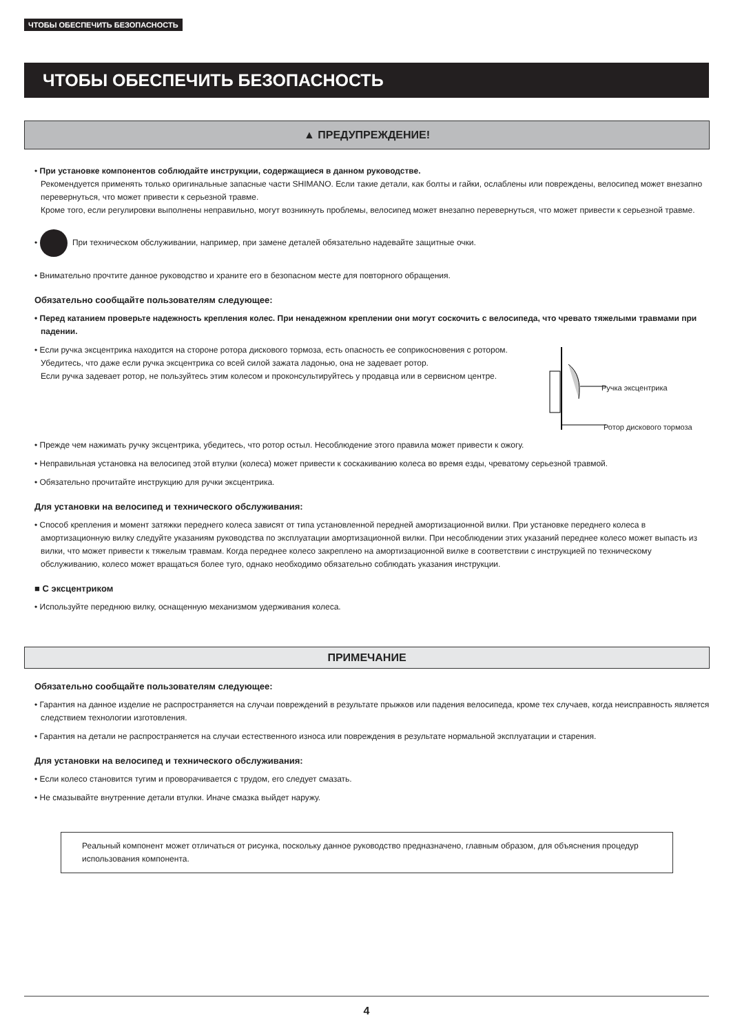ЧТОБЫ ОБЕСПЕЧИТЬ БЕЗОПАСНОСТЬ
ЧТОБЫ ОБЕСПЕЧИТЬ БЕЗОПАСНОСТЬ
▲ ПРЕДУПРЕЖДЕНИЕ!
• При установке компонентов соблюдайте инструкции, содержащиеся в данном руководстве.
Рекомендуется применять только оригинальные запасные части SHIMANO. Если такие детали, как болты и гайки, ослаблены или повреждены, велосипед может внезапно перевернуться, что может привести к серьезной травме.
Кроме того, если регулировки выполнены неправильно, могут возникнуть проблемы, велосипед может внезапно перевернуться, что может привести к серьезной травме.
• При техническом обслуживании, например, при замене деталей обязательно надевайте защитные очки.
• Внимательно прочтите данное руководство и храните его в безопасном месте для повторного обращения.
Обязательно сообщайте пользователям следующее:
• Перед катанием проверьте надежность крепления колес. При ненадежном креплении они могут соскочить с велосипеда, что чревато тяжелыми травмами при падении.
Ручка эксцентрика
Ротор дискового тормоза
• Если ручка эксцентрика находится на стороне ротора дискового тормоза, есть опасность ее соприкосновения с ротором.
Убедитесь, что даже если ручка эксцентрика со всей силой зажата ладонью, она не задевает ротор.
Если ручка задевает ротор, не пользуйтесь этим колесом и проконсультируйтесь у продавца или в сервисном центре.
• Прежде чем нажимать ручку эксцентрика, убедитесь, что ротор остыл. Несоблюдение этого правила может привести к ожогу.
• Неправильная установка на велосипед этой втулки (колеса) может привести к соскакиванию колеса во время езды, чреватому серьезной травмой.
• Обязательно прочитайте инструкцию для ручки эксцентрика.
Для установки на велосипед и технического обслуживания:
• Способ крепления и момент затяжки переднего колеса зависят от типа установленной передней амортизационной вилки. При установке переднего колеса в амортизационную вилку следуйте указаниям руководства по эксплуатации амортизационной вилки. При несоблюдении этих указаний переднее колесо может выпасть из вилки, что может привести к тяжелым травмам. Когда переднее колесо закреплено на амортизационной вилке в соответствии с инструкцией по техническому обслуживанию, колесо может вращаться более туго, однако необходимо обязательно соблюдать указания инструкции.
■ С эксцентриком
• Используйте переднюю вилку, оснащенную механизмом удерживания колеса.
ПРИМЕЧАНИЕ
Обязательно сообщайте пользователям следующее:
• Гарантия на данное изделие не распространяется на случаи повреждений в результате прыжков или падения велосипеда, кроме тех случаев, когда неисправность является следствием технологии изготовления.
• Гарантия на детали не распространяется на случаи естественного износа или повреждения в результате нормальной эксплуатации и старения.
Для установки на велосипед и технического обслуживания:
• Если колесо становится тугим и проворачивается с трудом, его следует смазать.
• Не смазывайте внутренние детали втулки. Иначе смазка выйдет наружу.
Реальный компонент может отличаться от рисунка, поскольку данное руководство предназначено, главным образом, для объяснения процедур использования компонента.
4